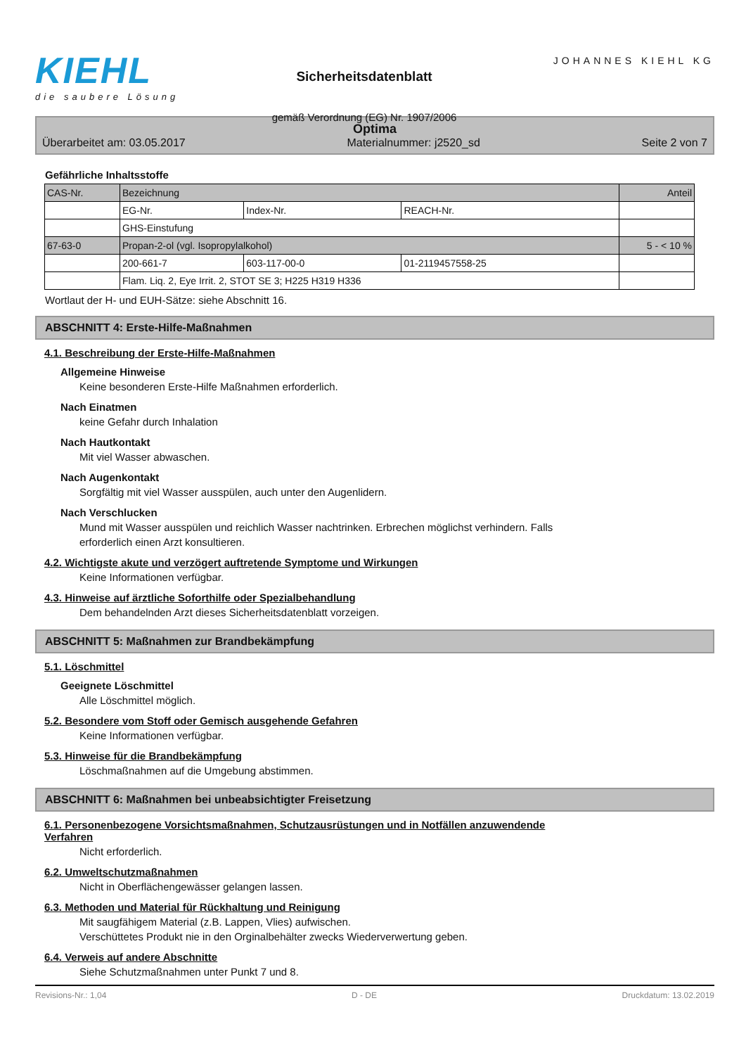KIEHL
die saubere Lösung
Sicherheitsdatenblatt
gemäß Verordnung (EG) Nr. 1907/2006
JOHANNES KIEHL KG
Optima
Überarbeitet am: 03.05.2017 Materialnummer: j2520_sd Seite 2 von 7
Gefährliche Inhaltsstoffe
| CAS-Nr. | Bezeichnung | | | Anteil |
| | EG-Nr. | Index-Nr. | REACH-Nr. | |
| | GHS-Einstufung | | | |
| 67-63-0 | Propan-2-ol (vgl. Isopropylalkohol) | | | 5 - < 10 % |
| | 200-661-7 | 603-117-00-0 | 01-2119457558-25 | |
| | Flam. Liq. 2, Eye Irrit. 2, STOT SE 3; H225 H319 H336 | | | |
Wortlaut der H- und EUH-Sätze: siehe Abschnitt 16.
ABSCHNITT 4: Erste-Hilfe-Maßnahmen
4.1. Beschreibung der Erste-Hilfe-Maßnahmen
Allgemeine Hinweise
Keine besonderen Erste-Hilfe Maßnahmen erforderlich.
Nach Einatmen
keine Gefahr durch Inhalation
Nach Hautkontakt
Mit viel Wasser abwaschen.
Nach Augenkontakt
Sorgfältig mit viel Wasser ausspülen, auch unter den Augenlidern.
Nach Verschlucken
Mund mit Wasser ausspülen und reichlich Wasser nachtrinken. Erbrechen möglichst verhindern. Falls
erforderlich einen Arzt konsultieren.
4.2. Wichtigste akute und verzögert auftretende Symptome und Wirkungen
Keine Informationen verfügbar.
4.3. Hinweise auf ärztliche Soforthilfe oder Spezialbehandlung
Dem behandelnden Arzt dieses Sicherheitsdatenblatt vorzeigen.
ABSCHNITT 5: Maßnahmen zur Brandbekämpfung
5.1. Löschmittel
Geeignete Löschmittel
Alle Löschmittel möglich.
5.2. Besondere vom Stoff oder Gemisch ausgehende Gefahren
Keine Informationen verfügbar.
5.3. Hinweise für die Brandbekämpfung
Löschmaßnahmen auf die Umgebung abstimmen.
ABSCHNITT 6: Maßnahmen bei unbeabsichtigter Freisetzung
6.1. Personenbezogene Vorsichtsmaßnahmen, Schutzausrüstungen und in Notfällen anzuwendende
Verfahren
Nicht erforderlich.
6.2. Umweltschutzmaßnahmen
Nicht in Oberflächengewässer gelangen lassen.
6.3. Methoden und Material für Rückhaltung und Reinigung
Mit saugfähigem Material (z.B. Lappen, Vlies) aufwischen.
Verschüttetes Produkt nie in den Orginalbehälter zwecks Wiederverwertung geben.
6.4. Verweis auf andere Abschnitte
Siehe Schutzmaßnahmen unter Punkt 7 und 8.
Revisions-Nr.: 1,04 D - DE Druckdatum: 13.02.2019